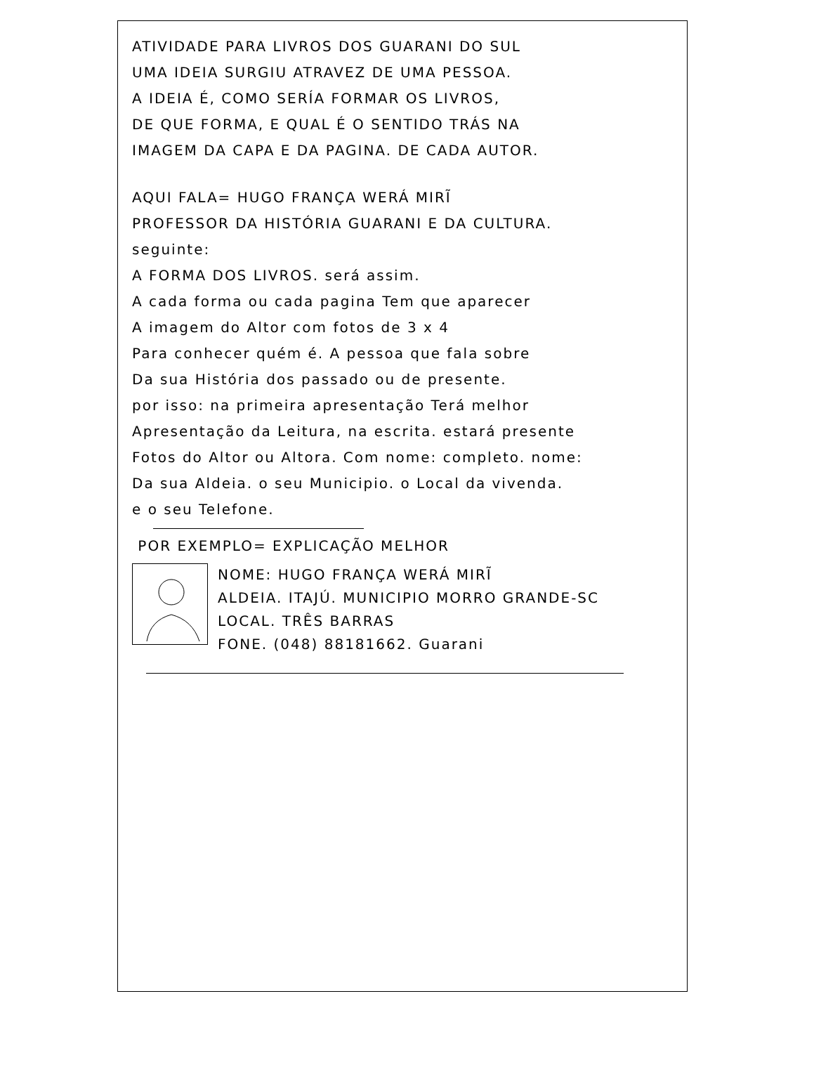ATIVIDADE PARA LIVROS DOS GUARANI DO SUL
UMA IDEIA SURGIU ATRAVEZ DE UMA PESSOA.
A IDEIA É, COMO SERÍA FORMAR OS LIVROS,
DE QUE FORMA, E QUAL É O SENTIDO TRÁS NA
IMAGEM DA CAPA E DA PAGINA. DE CADA AUTOR.
AQUI FALA= HUGO FRANÇA WERÁ MIRĨ
PROFESSOR DA HISTÓRIA GUARANI E DA CULTURA.
seguinte:
A FORMA DOS LIVROS. será assim.
A cada forma ou cada pagina Tem que aparecer
A imagem do Altor com fotos de 3 x 4
Para conhecer quém é. A pessoa que fala sobre
Da sua História dos passado ou de presente.
por isso: na primeira apresentação Terá melhor
Apresentação da Leitura, na escrita. estará presente
Fotos do Altor ou Altora. Com nome: completo. nome:
Da sua Aldeia. o seu Municipio. o Local da vivenda.
e o seu Telefone.
POR EXEMPLO= EXPLICAÇÃO MELHOR
NOME: HUGO FRANÇA WERÁ MIRĨ
ALDEIA. ITAJÚ. MUNICIPIO MORRO GRANDE-SC
LOCAL. TRÊS BARRAS
FONE. (048) 88181662. Guarani